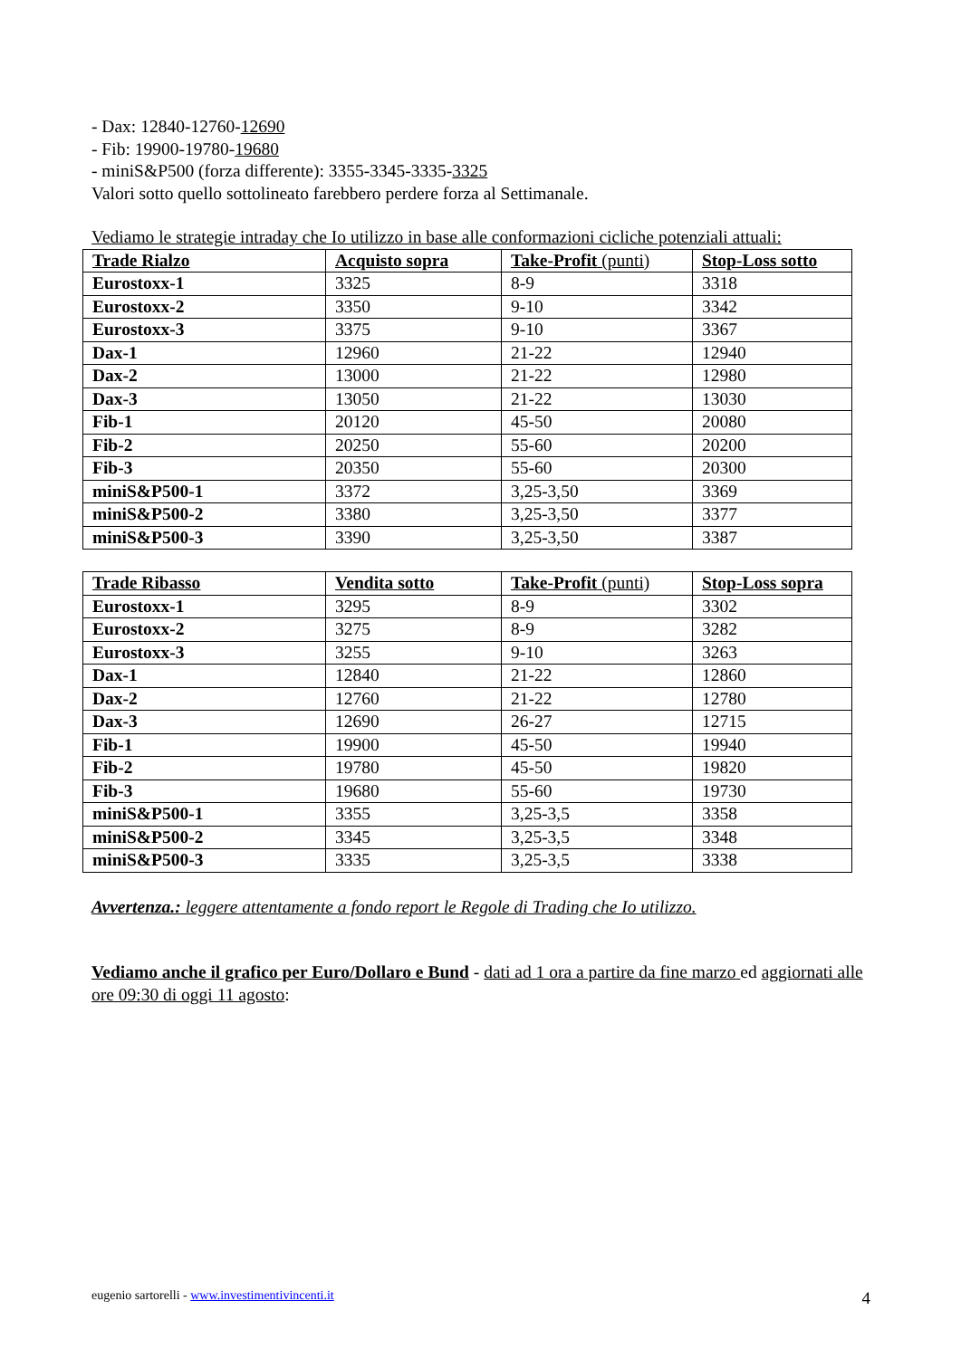- Dax: 12840-12760-12690
- Fib: 19900-19780-19680
- miniS&P500 (forza differente): 3355-3345-3335-3325
Valori sotto quello sottolineato farebbero perdere forza al Settimanale.
Vediamo le strategie intraday che Io utilizzo in base alle conformazioni cicliche potenziali attuali:
| Trade Rialzo | Acquisto sopra | Take-Profit (punti) | Stop-Loss sotto |
| Eurostoxx-1 | 3325 | 8-9 | 3318 |
| Eurostoxx-2 | 3350 | 9-10 | 3342 |
| Eurostoxx-3 | 3375 | 9-10 | 3367 |
| Dax-1 | 12960 | 21-22 | 12940 |
| Dax-2 | 13000 | 21-22 | 12980 |
| Dax-3 | 13050 | 21-22 | 13030 |
| Fib-1 | 20120 | 45-50 | 20080 |
| Fib-2 | 20250 | 55-60 | 20200 |
| Fib-3 | 20350 | 55-60 | 20300 |
| miniS&P500-1 | 3372 | 3,25-3,50 | 3369 |
| miniS&P500-2 | 3380 | 3,25-3,50 | 3377 |
| miniS&P500-3 | 3390 | 3,25-3,50 | 3387 |
| Trade Ribasso | Vendita sotto | Take-Profit (punti) | Stop-Loss sopra |
| Eurostoxx-1 | 3295 | 8-9 | 3302 |
| Eurostoxx-2 | 3275 | 8-9 | 3282 |
| Eurostoxx-3 | 3255 | 9-10 | 3263 |
| Dax-1 | 12840 | 21-22 | 12860 |
| Dax-2 | 12760 | 21-22 | 12780 |
| Dax-3 | 12690 | 26-27 | 12715 |
| Fib-1 | 19900 | 45-50 | 19940 |
| Fib-2 | 19780 | 45-50 | 19820 |
| Fib-3 | 19680 | 55-60 | 19730 |
| miniS&P500-1 | 3355 | 3,25-3,5 | 3358 |
| miniS&P500-2 | 3345 | 3,25-3,5 | 3348 |
| miniS&P500-3 | 3335 | 3,25-3,5 | 3338 |
Avvertenza.: leggere attentamente a fondo report le Regole di Trading che Io utilizzo.
Vediamo anche il grafico per Euro/Dollaro e Bund - dati ad 1 ora a partire da fine marzo ed aggiornati alle ore 09:30 di oggi 11 agosto:
eugenio sartorelli - www.investimentivincenti.it 4